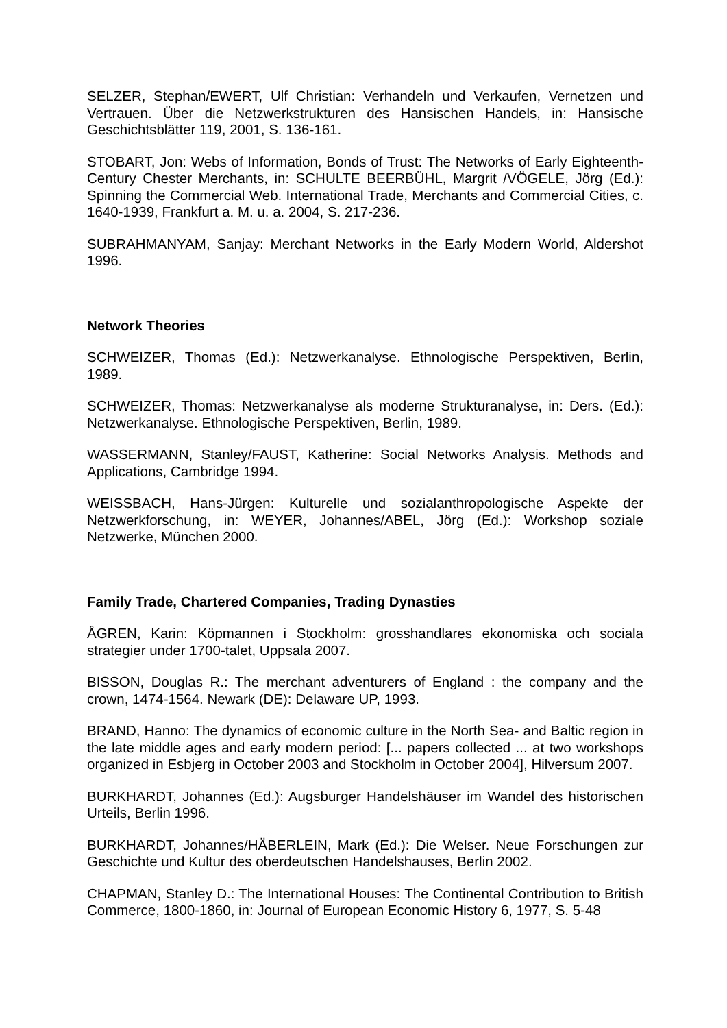SELZER, Stephan/EWERT, Ulf Christian: Verhandeln und Verkaufen, Vernetzen und Vertrauen. Über die Netzwerkstrukturen des Hansischen Handels, in: Hansische Geschichtsblätter 119, 2001, S. 136-161.
STOBART, Jon: Webs of Information, Bonds of Trust: The Networks of Early Eighteenth-Century Chester Merchants, in: SCHULTE BEERBÜHL, Margrit /VÖGELE, Jörg (Ed.): Spinning the Commercial Web. International Trade, Merchants and Commercial Cities, c. 1640-1939, Frankfurt a. M. u. a. 2004, S. 217-236.
SUBRAHMANYAM, Sanjay: Merchant Networks in the Early Modern World, Aldershot 1996.
Network Theories
SCHWEIZER, Thomas (Ed.): Netzwerkanalyse. Ethnologische Perspektiven, Berlin, 1989.
SCHWEIZER, Thomas: Netzwerkanalyse als moderne Strukturanalyse, in: Ders. (Ed.): Netzwerkanalyse. Ethnologische Perspektiven, Berlin, 1989.
WASSERMANN, Stanley/FAUST, Katherine: Social Networks Analysis. Methods and Applications, Cambridge 1994.
WEISSBACH, Hans-Jürgen: Kulturelle und sozialanthropologische Aspekte der Netzwerkforschung, in: WEYER, Johannes/ABEL, Jörg (Ed.): Workshop soziale Netzwerke, München 2000.
Family Trade, Chartered Companies, Trading Dynasties
ÅGREN, Karin: Köpmannen i Stockholm: grosshandlares ekonomiska och sociala strategier under 1700-talet, Uppsala 2007.
BISSON, Douglas R.: The merchant adventurers of England : the company and the crown, 1474-1564. Newark (DE): Delaware UP, 1993.
BRAND, Hanno: The dynamics of economic culture in the North Sea- and Baltic region in the late middle ages and early modern period: [... papers collected ... at two workshops organized in Esbjerg in October 2003 and Stockholm in October 2004], Hilversum 2007.
BURKHARDT, Johannes (Ed.): Augsburger Handelshäuser im Wandel des historischen Urteils, Berlin 1996.
BURKHARDT, Johannes/HÄBERLEIN, Mark (Ed.): Die Welser. Neue Forschungen zur Geschichte und Kultur des oberdeutschen Handelshauses, Berlin 2002.
CHAPMAN, Stanley D.: The International Houses: The Continental Contribution to British Commerce, 1800-1860, in: Journal of European Economic History 6, 1977, S. 5-48